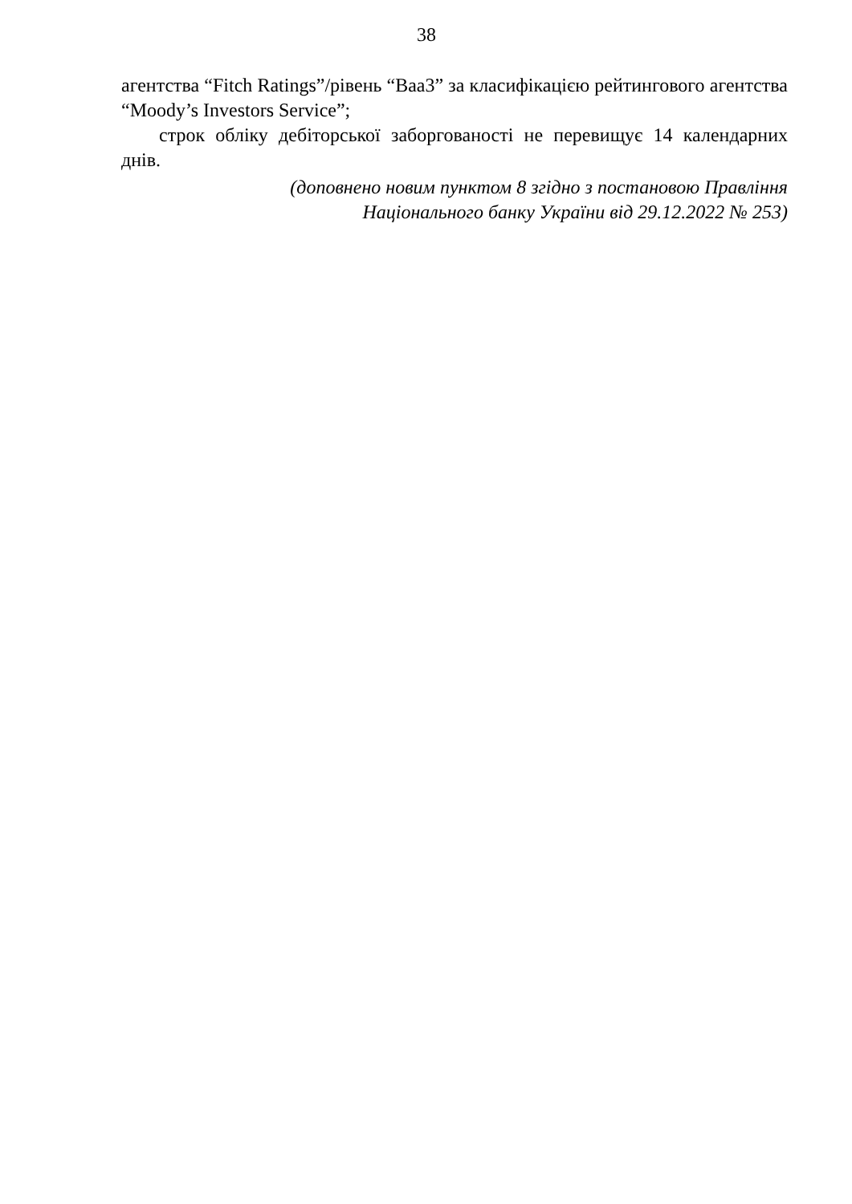38
агентства “Fitch Ratings”/рівень “Baa3” за класифікацією рейтингового агентства “Moody’s Investors Service”;
строк обліку дебіторської заборгованості не перевищує 14 календарних днів.
(доповнено новим пунктом 8 згідно з постановою Правління
Національного банку України від 29.12.2022 № 253)